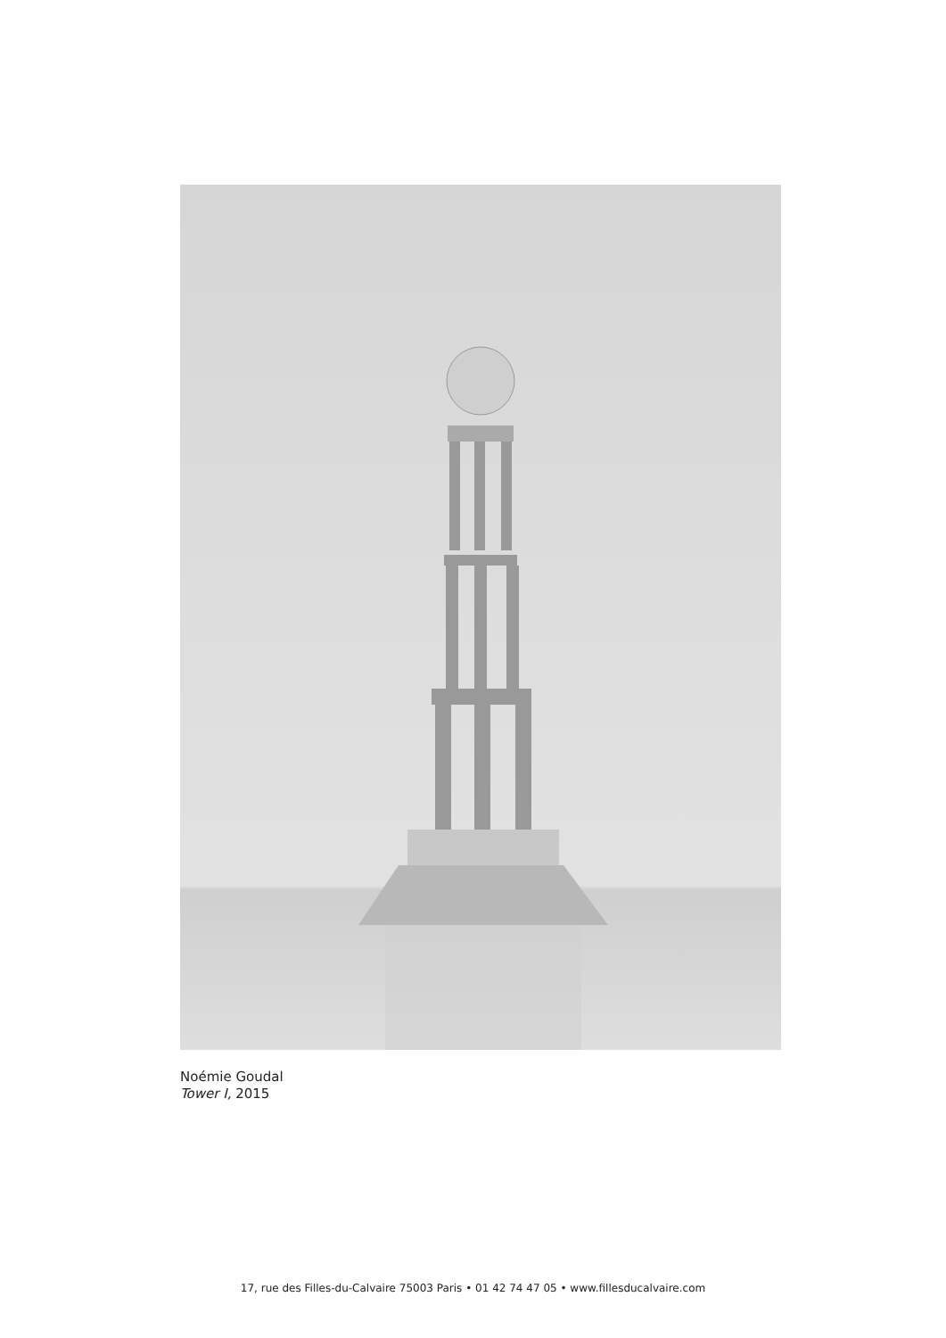Noémie Goudal
Tower I, 2015
17, rue des Filles-du-Calvaire 75003 Paris • 01 42 74 47 05 • www.fillesducalvaire.com